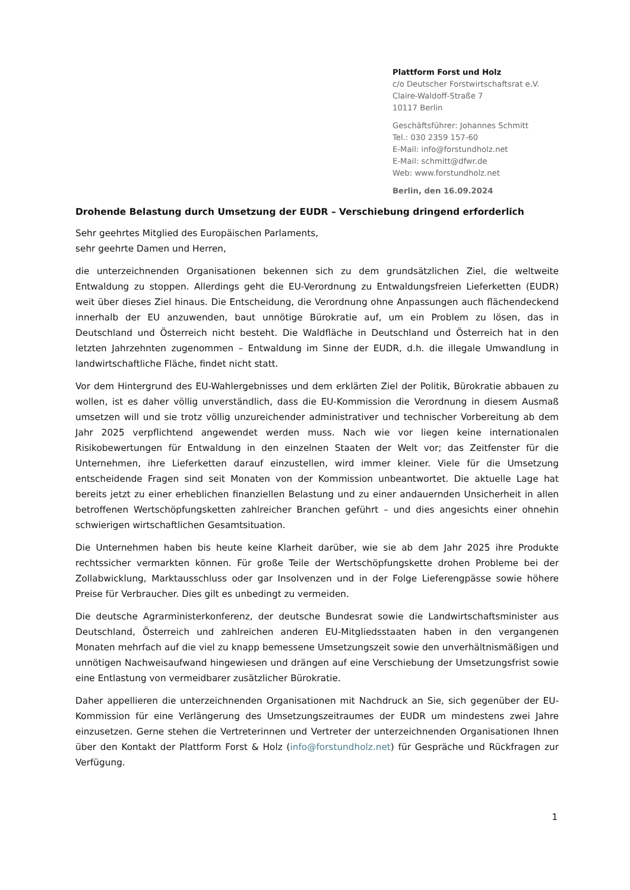Plattform Forst und Holz
c/o Deutscher Forstwirtschaftsrat e.V.
Claire-Waldoff-Straße 7
10117 Berlin
Geschäftsführer: Johannes Schmitt
Tel.: 030 2359 157-60
E-Mail: info@forstundholz.net
E-Mail: schmitt@dfwr.de
Web: www.forstundholz.net
Berlin, den 16.09.2024
Drohende Belastung durch Umsetzung der EUDR – Verschiebung dringend erforderlich
Sehr geehrtes Mitglied des Europäischen Parlaments,
sehr geehrte Damen und Herren,
die unterzeichnenden Organisationen bekennen sich zu dem grundsätzlichen Ziel, die weltweite Entwaldung zu stoppen. Allerdings geht die EU-Verordnung zu Entwaldungsfreien Lieferketten (EUDR) weit über dieses Ziel hinaus. Die Entscheidung, die Verordnung ohne Anpassungen auch flächendeckend innerhalb der EU anzuwenden, baut unnötige Bürokratie auf, um ein Problem zu lösen, das in Deutschland und Österreich nicht besteht. Die Waldfläche in Deutschland und Österreich hat in den letzten Jahrzehnten zugenommen – Entwaldung im Sinne der EUDR, d.h. die illegale Umwandlung in landwirtschaftliche Fläche, findet nicht statt.
Vor dem Hintergrund des EU-Wahlergebnisses und dem erklärten Ziel der Politik, Bürokratie abbauen zu wollen, ist es daher völlig unverständlich, dass die EU-Kommission die Verordnung in diesem Ausmaß umsetzen will und sie trotz völlig unzureichender administrativer und technischer Vorbereitung ab dem Jahr 2025 verpflichtend angewendet werden muss. Nach wie vor liegen keine internationalen Risikobewertungen für Entwaldung in den einzelnen Staaten der Welt vor; das Zeitfenster für die Unternehmen, ihre Lieferketten darauf einzustellen, wird immer kleiner. Viele für die Umsetzung entscheidende Fragen sind seit Monaten von der Kommission unbeantwortet. Die aktuelle Lage hat bereits jetzt zu einer erheblichen finanziellen Belastung und zu einer andauernden Unsicherheit in allen betroffenen Wertschöpfungsketten zahlreicher Branchen geführt – und dies angesichts einer ohnehin schwierigen wirtschaftlichen Gesamtsituation.
Die Unternehmen haben bis heute keine Klarheit darüber, wie sie ab dem Jahr 2025 ihre Produkte rechtssicher vermarkten können. Für große Teile der Wertschöpfungskette drohen Probleme bei der Zollabwicklung, Marktausschluss oder gar Insolvenzen und in der Folge Lieferengpässe sowie höhere Preise für Verbraucher. Dies gilt es unbedingt zu vermeiden.
Die deutsche Agrarministerkonferenz, der deutsche Bundesrat sowie die Landwirtschaftsminister aus Deutschland, Österreich und zahlreichen anderen EU-Mitgliedsstaaten haben in den vergangenen Monaten mehrfach auf die viel zu knapp bemessene Umsetzungszeit sowie den unverhältnismäßigen und unnötigen Nachweisaufwand hingewiesen und drängen auf eine Verschiebung der Umsetzungsfrist sowie eine Entlastung von vermeidbarer zusätzlicher Bürokratie.
Daher appellieren die unterzeichnenden Organisationen mit Nachdruck an Sie, sich gegenüber der EU-Kommission für eine Verlängerung des Umsetzungszeitraumes der EUDR um mindestens zwei Jahre einzusetzen. Gerne stehen die Vertreterinnen und Vertreter der unterzeichnenden Organisationen Ihnen über den Kontakt der Plattform Forst & Holz (info@forstundholz.net) für Gespräche und Rückfragen zur Verfügung.
1